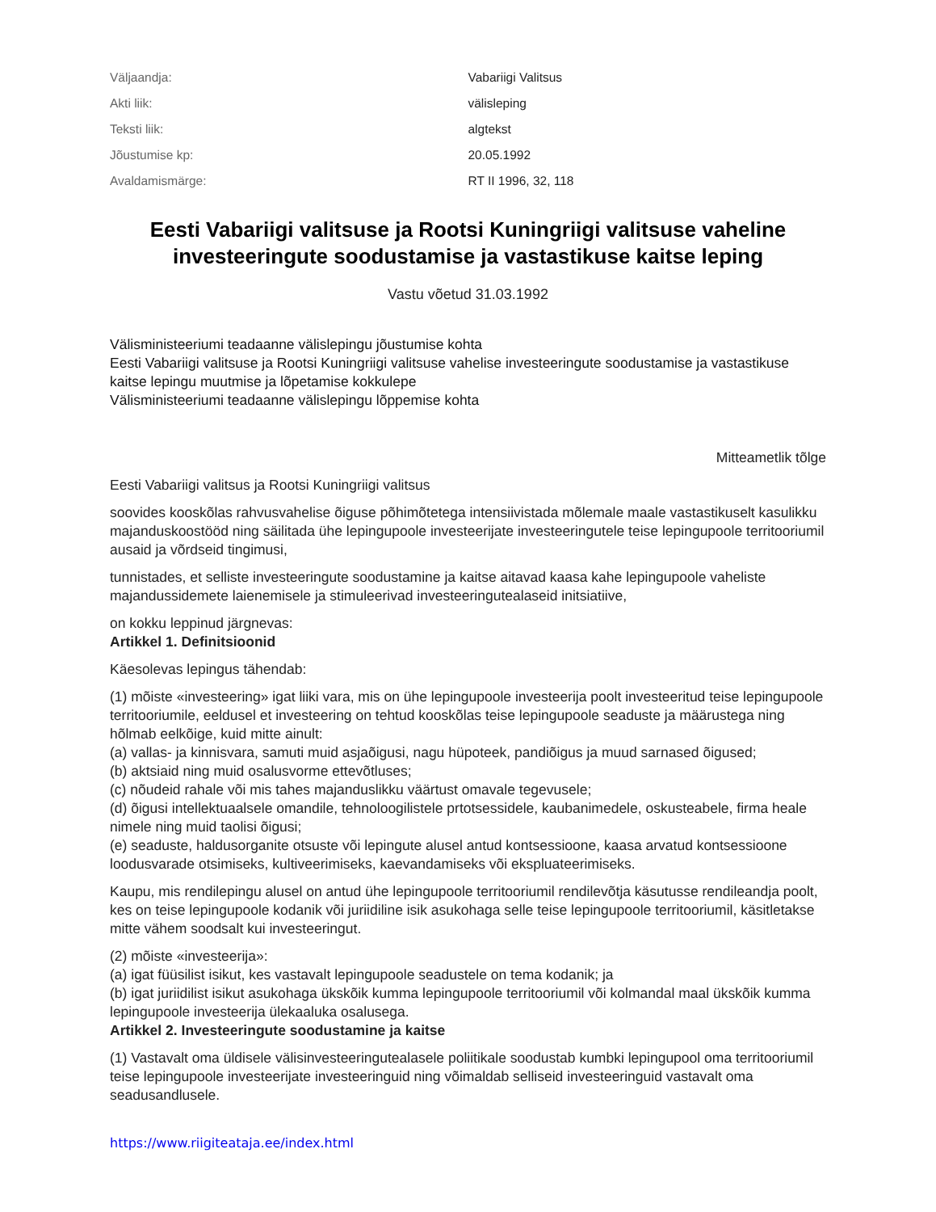| Väljaandja: | Vabariigi Valitsus |
| Akti liik: | välisleping |
| Teksti liik: | algtekst |
| Jõustumise kp: | 20.05.1992 |
| Avaldamismärge: | RT II 1996, 32, 118 |
Eesti Vabariigi valitsuse ja Rootsi Kuningriigi valitsuse vaheline investeeringute soodustamise ja vastastikuse kaitse leping
Vastu võetud 31.03.1992
Välisministeeriumi teadaanne välislepingu jõustumise kohta
Eesti Vabariigi valitsuse ja Rootsi Kuningriigi valitsuse vahelise investeeringute soodustamise ja vastastikuse kaitse lepingu muutmise ja lõpetamise kokkulepe
Välisministeeriumi teadaanne välislepingu lõppemise kohta
Mitteametlik tõlge
Eesti Vabariigi valitsus ja Rootsi Kuningriigi valitsus
soovides kooskõlas rahvusvahelise õiguse põhimõtetega intensiivistada mõlemale maale vastastikuselt kasulikku majanduskoostööd ning säilitada ühe lepingupoole investeerijate investeeringutele teise lepingupoole territooriumil ausaid ja võrdseid tingimusi,
tunnistades, et selliste investeeringute soodustamine ja kaitse aitavad kaasa kahe lepingupoole vaheliste majandussidemete laienemisele ja stimuleerivad investeeringutealaseid initsiatiive,
on kokku leppinud järgnevas:
Artikkel 1. Definitsioonid
Käesolevas lepingus tähendab:
(1) mõiste «investeering» igat liiki vara, mis on ühe lepingupoole investeerija poolt investeeritud teise lepingupoole territooriumile, eeldusel et investeering on tehtud kooskõlas teise lepingupoole seaduste ja määrustega ning hõlmab eelkõige, kuid mitte ainult:
(a) vallas- ja kinnisvara, samuti muid asjaõigusi, nagu hüpoteek, pandiõigus ja muud sarnased õigused;
(b) aktsiaid ning muid osalusvorme ettevõtluses;
(c) nõudeid rahale või mis tahes majanduslikku väärtust omavale tegevusele;
(d) õigusi intellektuaalsele omandile, tehnoloogilistele prtotsessidele, kaubanimedele, oskusteabele, firma heale nimele ning muid taolisi õigusi;
(e) seaduste, haldusorganite otsuste või lepingute alusel antud kontsessioone, kaasa arvatud kontsessioone loodusvarade otsimiseks, kultiveerimiseks, kaevandamiseks või ekspluateerimiseks.
Kaupu, mis rendilepingu alusel on antud ühe lepingupoole territooriumil rendilevõtja käsutusse rendileandja poolt, kes on teise lepingupoole kodanik või juriidiline isik asukohaga selle teise lepingupoole territooriumil, käsitletakse mitte vähem soodsalt kui investeeringut.
(2) mõiste «investeerija»:
(a) igat füüsilist isikut, kes vastavalt lepingupoole seadustele on tema kodanik; ja
(b) igat juriidilist isikut asukohaga ükskõik kumma lepingupoole territooriumil või kolmandal maal ükskõik kumma lepingupoole investeerija ülekaaluka osalusega.
Artikkel 2. Investeeringute soodustamine ja kaitse
(1) Vastavalt oma üldisele välisinvesteeringutealasele poliitikale soodustab kumbki lepingupool oma territooriumil teise lepingupoole investeerijate investeeringuid ning võimaldab selliseid investeeringuid vastavalt oma seadusandlusele.
https://www.riigiteataja.ee/index.html